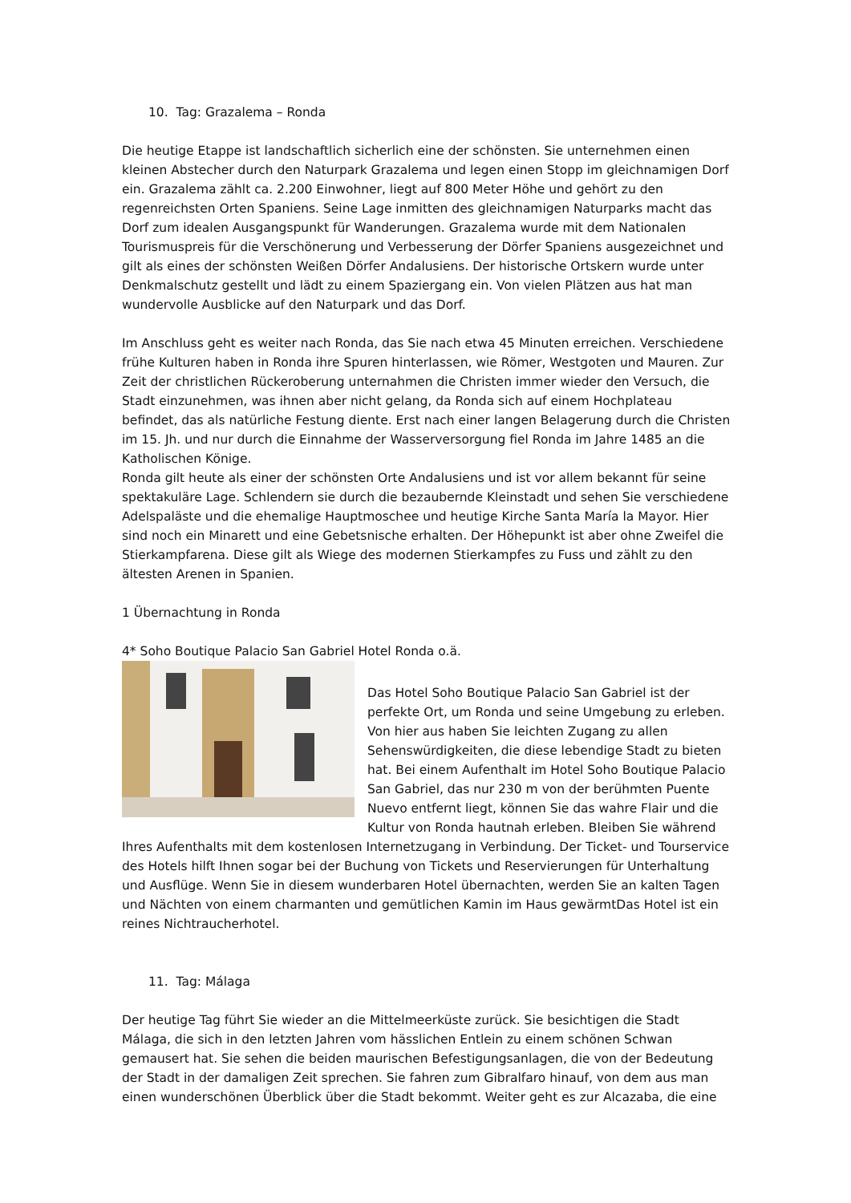10. Tag: Grazalema – Ronda
Die heutige Etappe ist landschaftlich sicherlich eine der schönsten. Sie unternehmen einen kleinen Abstecher durch den Naturpark Grazalema und legen einen Stopp im gleichnamigen Dorf ein. Grazalema zählt ca. 2.200 Einwohner, liegt auf 800 Meter Höhe und gehört zu den regenreichsten Orten Spaniens. Seine Lage inmitten des gleichnamigen Naturparks macht das Dorf zum idealen Ausgangspunkt für Wanderungen. Grazalema wurde mit dem Nationalen Tourismuspreis für die Verschönerung und Verbesserung der Dörfer Spaniens ausgezeichnet und gilt als eines der schönsten Weißen Dörfer Andalusiens. Der historische Ortskern wurde unter Denkmalschutz gestellt und lädt zu einem Spaziergang ein. Von vielen Plätzen aus hat man wundervolle Ausblicke auf den Naturpark und das Dorf.
Im Anschluss geht es weiter nach Ronda, das Sie nach etwa 45 Minuten erreichen. Verschiedene frühe Kulturen haben in Ronda ihre Spuren hinterlassen, wie Römer, Westgoten und Mauren. Zur Zeit der christlichen Rückeroberung unternahmen die Christen immer wieder den Versuch, die Stadt einzunehmen, was ihnen aber nicht gelang, da Ronda sich auf einem Hochplateau befindet, das als natürliche Festung diente. Erst nach einer langen Belagerung durch die Christen im 15. Jh. und nur durch die Einnahme der Wasserversorgung fiel Ronda im Jahre 1485 an die Katholischen Könige.
Ronda gilt heute als einer der schönsten Orte Andalusiens und ist vor allem bekannt für seine spektakuläre Lage. Schlendern sie durch die bezaubernde Kleinstadt und sehen Sie verschiedene Adelspaläste und die ehemalige Hauptmoschee und heutige Kirche Santa María la Mayor. Hier sind noch ein Minarett und eine Gebetsnische erhalten. Der Höhepunkt ist aber ohne Zweifel die Stierkampfarena. Diese gilt als Wiege des modernen Stierkampfes zu Fuss und zählt zu den ältesten Arenen in Spanien.
1 Übernachtung in Ronda
4* Soho Boutique Palacio San Gabriel Hotel Ronda o.ä.
Das Hotel Soho Boutique Palacio San Gabriel ist der perfekte Ort, um Ronda und seine Umgebung zu erleben. Von hier aus haben Sie leichten Zugang zu allen Sehenswürdigkeiten, die diese lebendige Stadt zu bieten hat. Bei einem Aufenthalt im Hotel Soho Boutique Palacio San Gabriel, das nur 230 m von der berühmten Puente Nuevo entfernt liegt, können Sie das wahre Flair und die Kultur von Ronda hautnah erleben. Bleiben Sie während Ihres Aufenthalts mit dem kostenlosen Internetzugang in Verbindung. Der Ticket- und Tourservice des Hotels hilft Ihnen sogar bei der Buchung von Tickets und Reservierungen für Unterhaltung und Ausflüge. Wenn Sie in diesem wunderbaren Hotel übernachten, werden Sie an kalten Tagen und Nächten von einem charmanten und gemütlichen Kamin im Haus gewärmtDas Hotel ist ein reines Nichtraucherhotel.
11. Tag: Málaga
Der heutige Tag führt Sie wieder an die Mittelmeerküste zurück. Sie besichtigen die Stadt Málaga, die sich in den letzten Jahren vom hässlichen Entlein zu einem schönen Schwan gemausert hat. Sie sehen die beiden maurischen Befestigungsanlagen, die von der Bedeutung der Stadt in der damaligen Zeit sprechen. Sie fahren zum Gibralfaro hinauf, von dem aus man einen wunderschönen Überblick über die Stadt bekommt. Weiter geht es zur Alcazaba, die eine